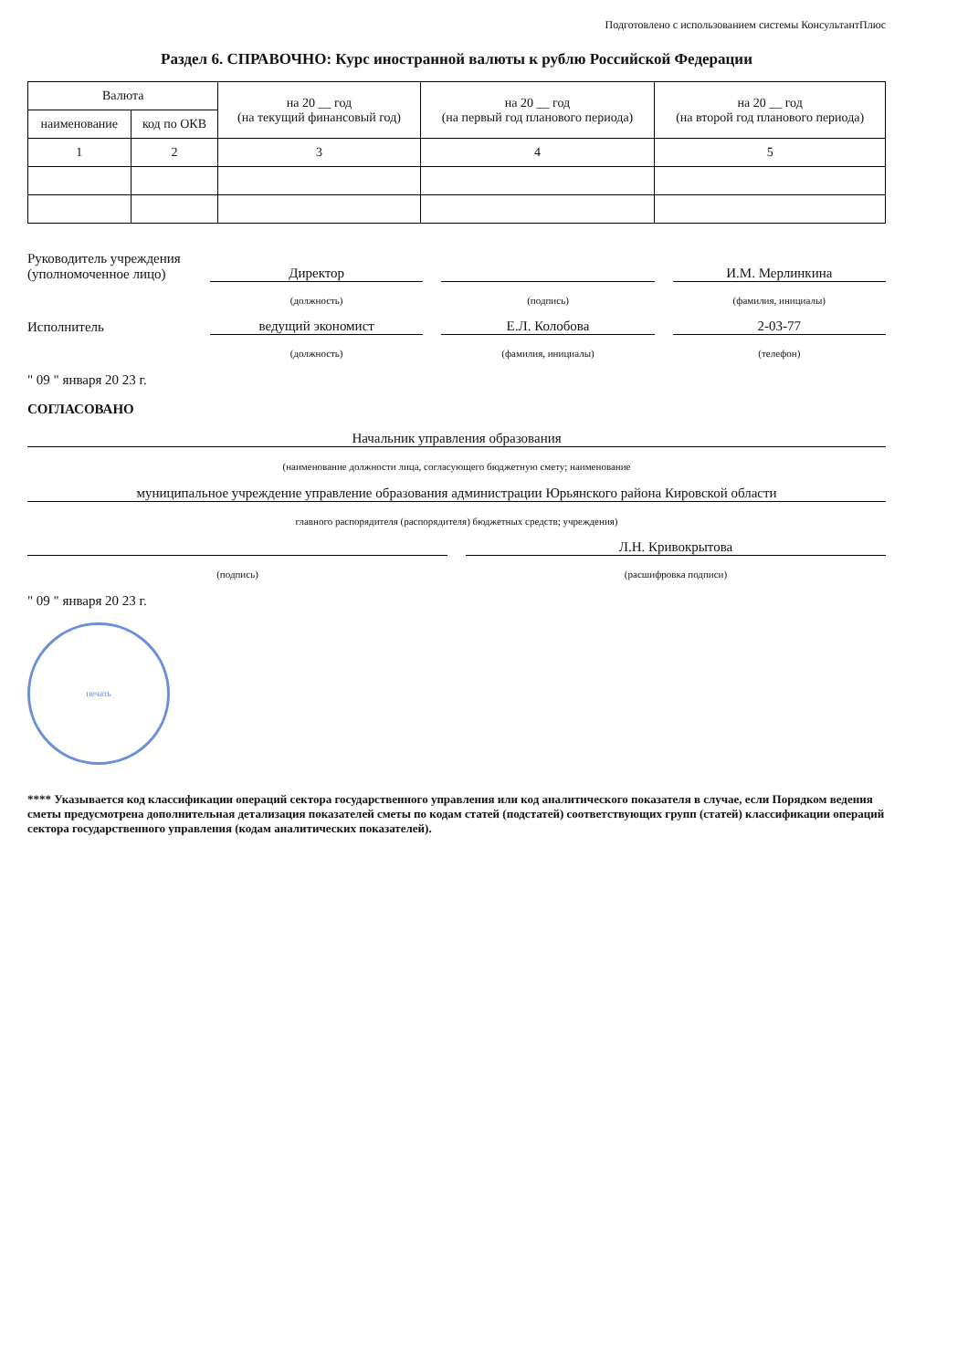Подготовлено с использованием системы КонсультантПлюс
Раздел 6. СПРАВОЧНО: Курс иностранной валюты к рублю Российской Федерации
| Валюта | | на 20 __ год (на текущий финансовый год) | на 20 __ год (на первый год планового периода) | на 20 __ год (на второй год планового периода) |
| --- | --- | --- | --- | --- |
| наименование | код по ОКВ | | | |
| 1 | 2 | 3 | 4 | 5 |
Руководитель учреждения
(уполномоченное лицо)
Директор
И.М. Мерлинкина
(должность) (подпись) (фамилия, инициалы)
Исполнитель
ведущий экономист
Е.Л. Колобова
2-03-77
(должность) (фамилия, инициалы) (телефон)
" 09 " января 20 23 г.
СОГЛАСОВАНО
Начальник управления образования
(наименование должности лица, согласующего бюджетную смету; наименование
муниципальное учреждение управление образования администрации Юрьянского района Кировской области
главного распорядителя (распорядителя) бюджетных средств; учреждения)
Л.Н. Кривокрытова
(подпись) (расшифровка подписи)
" 09 " января 20 23 г.
печать
**** Указывается код классификации операций сектора государственного управления или код аналитического показателя в случае, если Порядком ведения сметы предусмотрена дополнительная детализация показателей сметы по кодам статей (подстатей) соответствующих групп (статей) классификации операций сектора государственного управления (кодам аналитических показателей).